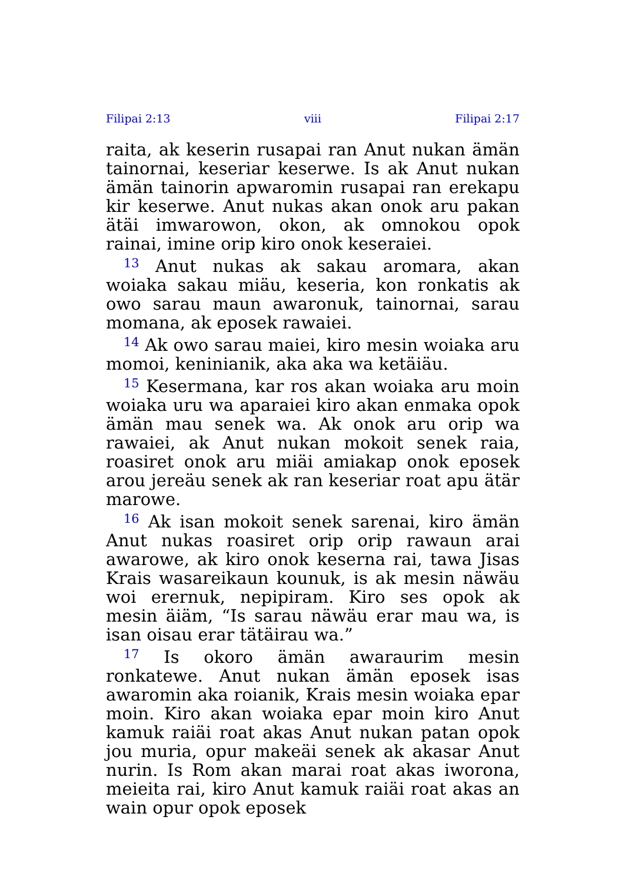Filipai 2:13 viii Filipai 2:17
raita, ak keserin rusapai ran Anut nukan ämän tainornai, keseriar keserwe. Is ak Anut nukan ämän tainorin apwaromin rusapai ran erekapu kir keserwe. Anut nukas akan onok aru pakan ätäi imwarowon, okon, ak omnokou opok rainai, imine orip kiro onok keseraiei.
<sup>13</sup> Anut nukas ak sakau aromara, akan woiaka sakau miäu, keseria, kon ronkatis ak owo sarau maun awaronuk, tainornai, sarau momana, ak eposek rawaiei.
<sup>14</sup> Ak owo sarau maiei, kiro mesin woiaka aru momoi, keninianik, aka aka wa ketäiäu.
<sup>15</sup> Kesermana, kar ros akan woiaka aru moin woiaka uru wa aparaiei kiro akan enmaka opok ämän mau senek wa. Ak onok aru orip wa rawaiei, ak Anut nukan mokoit senek raia, roasiret onok aru miäi amiakap onok eposek arou jereäu senek ak ran keseriar roat apu ätär marowe.
<sup>16</sup> Ak isan mokoit senek sarenai, kiro ämän Anut nukas roasiret orip orip rawaun arai awarowe, ak kiro onok keserna rai, tawa Jisas Krais wasareikaun kounuk, is ak mesin näwäu woi erernuk, nepipiram. Kiro ses opok ak mesin äiäm, “Is sarau näwäu erar mau wa, is isan oisau erar tätäirau wa.”
<sup>17</sup> Is okoro ämän awaraurim mesin ronkatewe. Anut nukan ämän eposek isas awaromin aka roianik, Krais mesin woiaka epar moin. Kiro akan woiaka epar moin kiro Anut kamuk raiäi roat akas Anut nukan patan opok jou muria, opur makeäi senek ak akasar Anut nurin. Is Rom akan marai roat akas iworona, meieita rai, kiro Anut kamuk raiäi roat akas an wain opur opok eposek